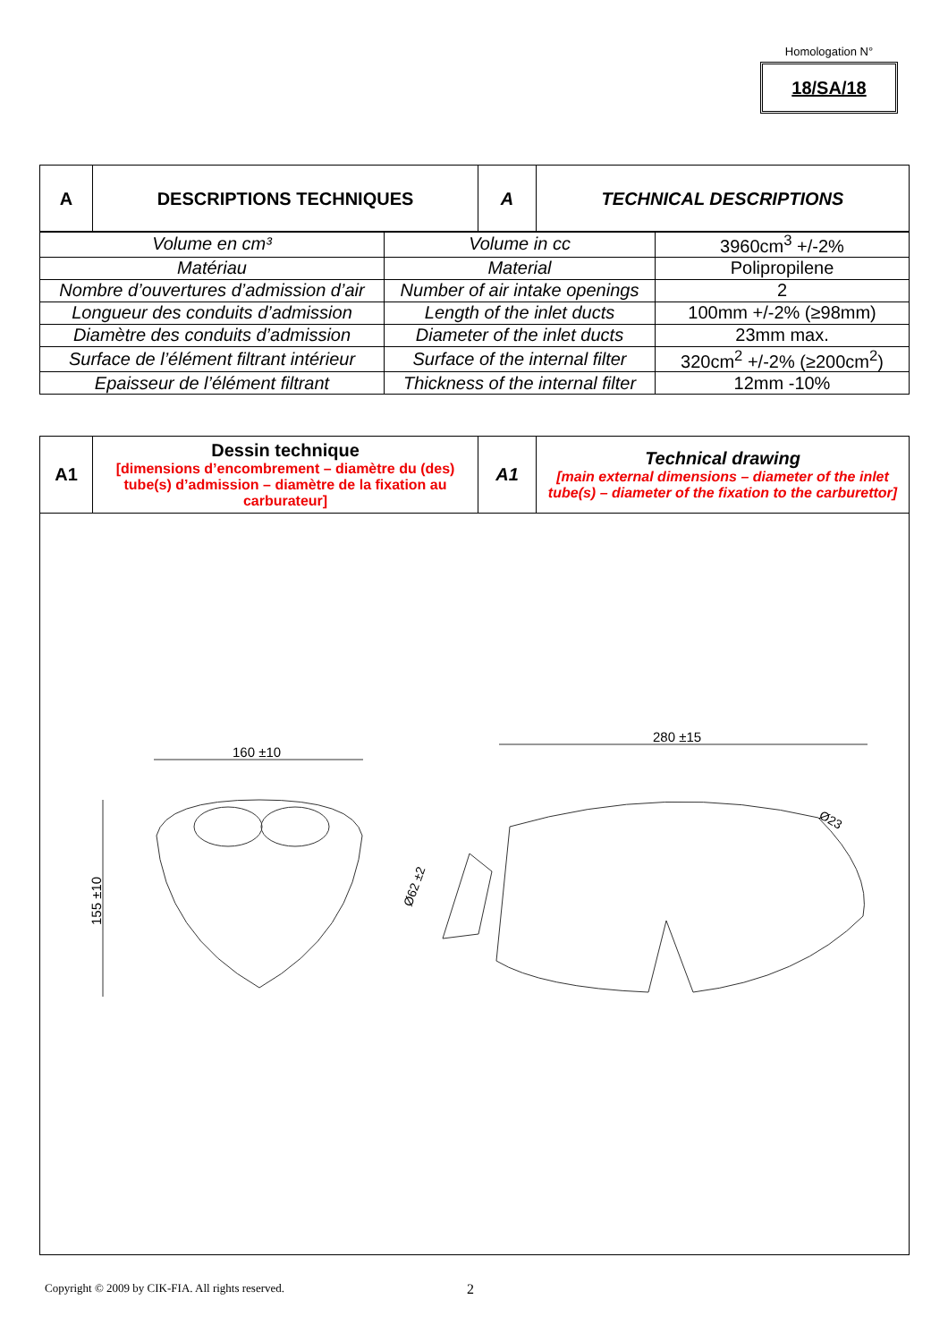Homologation N°
18/SA/18
| A | DESCRIPTIONS TECHNIQUES | A | TECHNICAL DESCRIPTIONS |
| --- | --- | --- | --- |
| Volume en cm³ | Volume in cc | 3960cm<sup>3</sup> +/-2% |
| Matériau | Material | Polipropilene |
| Nombre d’ouvertures d’admission d’air | Number of air intake openings | 2 |
| Longueur des conduits d’admission | Length of the inlet ducts | 100mm +/-2% (≥98mm) |
| Diamètre des conduits d’admission | Diameter of the inlet ducts | 23mm max. |
| Surface de l’élément filtrant intérieur | Surface of the internal filter | 320cm<sup>2</sup> +/-2% (≥200cm<sup>2</sup>) |
| Epaisseur de l’élément filtrant | Thickness of the internal filter | 12mm -10% |
| A1 | Dessin technique [dimensions d’encombrement – diamètre du (des) tube(s) d’admission – diamètre de la fixation au carburateur] | A1 | Technical drawing [main external dimensions – diameter of the inlet tube(s) – diameter of the fixation to the carburettor] |
| 160 ±10 155 ±10 280 ±15 Ø62 ±2 Ø23 | | | |
Copyright © 2009 by CIK-FIA. All rights reserved. 2